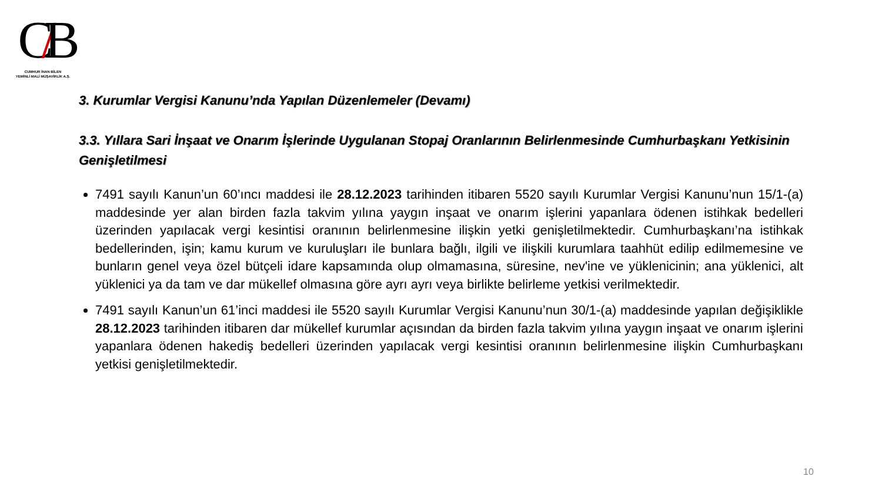C/B
CUMHUR İNAN BİLEN
YEMİNLİ MALİ MÜŞAVİRLİK A.Ş.
3. Kurumlar Vergisi Kanunu’nda Yapılan Düzenlemeler (Devamı)
3.3. Yıllara Sari İnşaat ve Onarım İşlerinde Uygulanan Stopaj Oranlarının Belirlenmesinde Cumhurbaşkanı Yetkisinin Genişletilmesi
7491 sayılı Kanun’un 60’ıncı maddesi ile 28.12.2023 tarihinden itibaren 5520 sayılı Kurumlar Vergisi Kanunu’nun 15/1-(a) maddesinde yer alan birden fazla takvim yılına yaygın inşaat ve onarım işlerini yapanlara ödenen istihkak bedelleri üzerinden yapılacak vergi kesintisi oranının belirlenmesine ilişkin yetki genişletilmektedir. Cumhurbaşkanı’na istihkak bedellerinden, işin; kamu kurum ve kuruluşları ile bunlara bağlı, ilgili ve ilişkili kurumlara taahhüt edilip edilmemesine ve bunların genel veya özel bütçeli idare kapsamında olup olmamasına, süresine, nev'ine ve yüklenicinin; ana yüklenici, alt yüklenici ya da tam ve dar mükellef olmasına göre ayrı ayrı veya birlikte belirleme yetkisi verilmektedir.
7491 sayılı Kanun’un 61’inci maddesi ile 5520 sayılı Kurumlar Vergisi Kanunu’nun 30/1-(a) maddesinde yapılan değişiklikle 28.12.2023 tarihinden itibaren dar mükellef kurumlar açısından da birden fazla takvim yılına yaygın inşaat ve onarım işlerini yapanlara ödenen hakediş bedelleri üzerinden yapılacak vergi kesintisi oranının belirlenmesine ilişkin Cumhurbaşkanı yetkisi genişletilmektedir.
10